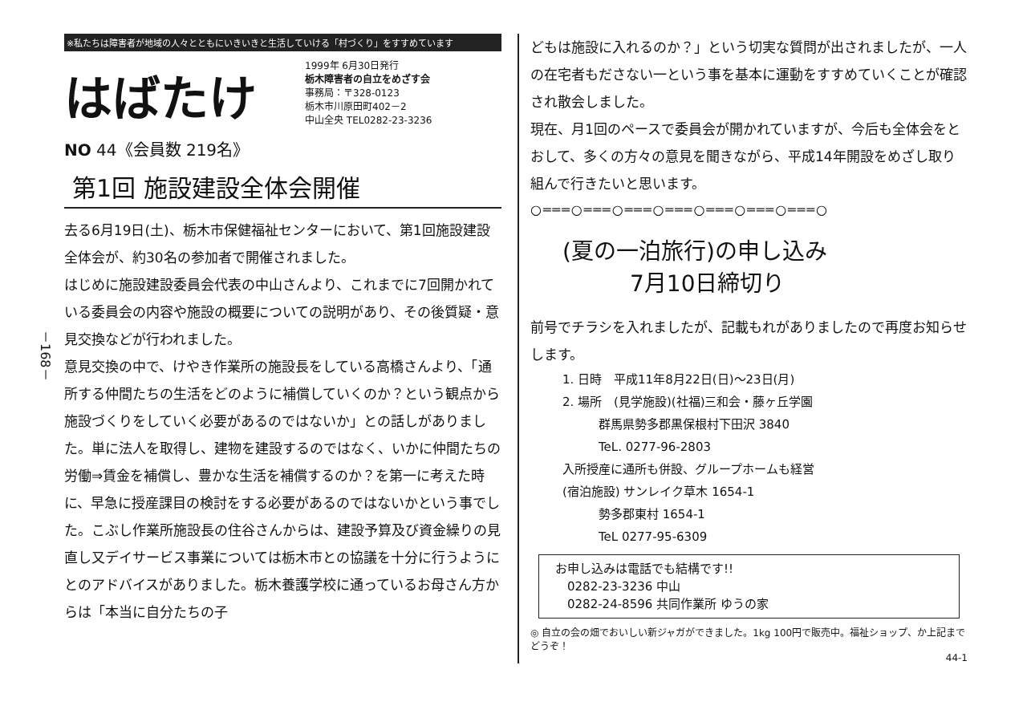－168－
※私たちは障害者が地域の人々とともにいきいきと生活していける「村づくり」をすすめています
はばたけ
1999年 6月30日発行
栃木障害者の自立をめざす会
事務局：〒328-0123
栃木市川原田町402－2
中山全央 TEL0282-23-3236
NO 44《会員数 219名》
第1回 施設建設全体会開催
去る6月19日(土)、栃木市保健福祉センターにおいて、第1回施設建設全体会が、約30名の参加者で開催されました。
はじめに施設建設委員会代表の中山さんより、これまでに7回開かれている委員会の内容や施設の概要についての説明があり、その後質疑・意見交換などが行われました。
意見交換の中で、けやき作業所の施設長をしている高橋さんより、「通所する仲間たちの生活をどのように補償していくのか？という観点から施設づくりをしていく必要があるのではないか」との話しがありました。単に法人を取得し、建物を建設するのではなく、いかに仲間たちの労働⇒賃金を補償し、豊かな生活を補償するのか？を第一に考えた時に、早急に授産課目の検討をする必要があるのではないかという事でした。こぶし作業所施設長の住谷さんからは、建設予算及び資金繰りの見直し又デイサービス事業については栃木市との協議を十分に行うようにとのアドバイスがありました。栃木養護学校に通っているお母さん方からは「本当に自分たちの子
どもは施設に入れるのか？」という切実な質問が出されましたが、一人の在宅者もださない一という事を基本に運動をすすめていくことが確認され散会しました。
現在、月1回のペースで委員会が開かれていますが、今后も全体会をとおして、多くの方々の意見を聞きながら、平成14年開設をめざし取り組んで行きたいと思います。
○═══○═══○═══○═══○═══○═══○═══○
(夏の一泊旅行)の申し込み
　　　7月10日締切り
前号でチラシを入れましたが、記載もれがありましたので再度お知らせします。
1. 日時　平成11年8月22日(日)～23日(月)
2. 場所　(見学施設)(社福)三和会・藤ヶ丘学園
　　　群馬県勢多郡黒保根村下田沢 3840
　　　TeL. 0277-96-2803
入所授産に通所も併設、グループホームも経営
(宿泊施設) サンレイク草木 1654-1
　　　勢多郡東村 1654-1
　　　TeL 0277-95-6309
お申し込みは電話でも結構です!!
　0282-23-3236 中山
　0282-24-8596 共同作業所 ゆうの家
◎ 自立の会の畑でおいしい新ジャガができました。1kg 100円で販売中。福祉ショップ、か上記までどうぞ！
44-1